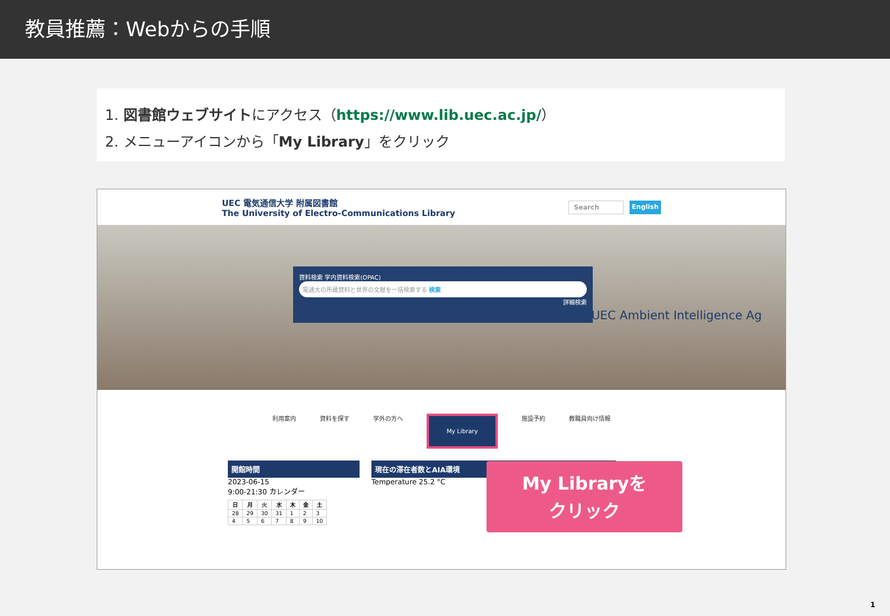教員推薦：Webからの手順
1. 図書館ウェブサイトにアクセス（https://www.lib.uec.ac.jp/）
2. メニューアイコンから「My Library」をクリック
UEC 電気通信大学 附属図書館
The University of Electro-Communications Library
Search English
資料検索 学内資料検索(OPAC)
電通大の所蔵資料と世界の文献を一括検索する 検索
詳細検索
UEC Ambient Intelligence Ag
利用案内 資料を探す 学外の方へ My Library 施設予約 教職員向け情報
開館時間
2023-06-15
9:00-21:30 カレンダー
| 日 | 月 | 火 | 水 | 木 | 金 | 土 |
| --- | --- | --- | --- | --- | --- | --- |
| 28 | 29 | 30 | 31 | 1 | 2 | 3 |
| 4 | 5 | 6 | 7 | 8 | 9 | 10 |
現在の滞在者数とAIA環境
Temperature 25.2 °C
My Libraryを
クリック
1